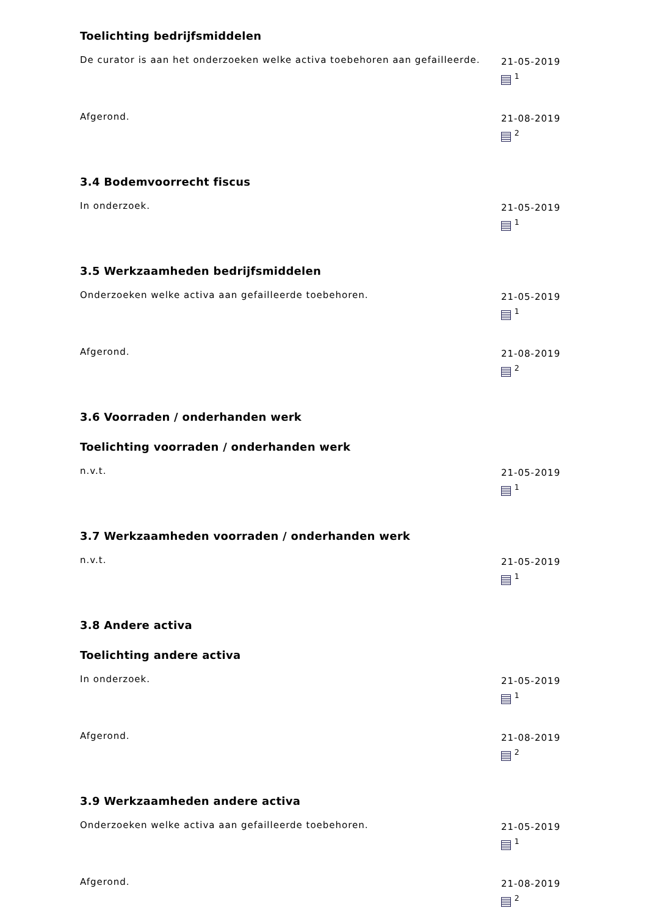Toelichting bedrijfsmiddelen
De curator is aan het onderzoeken welke activa toebehoren aan gefailleerde.
21-05-2019
<sup>1</sup>
Afgerond.
21-08-2019
<sup>2</sup>
3.4 Bodemvoorrecht fiscus
In onderzoek.
21-05-2019
<sup>1</sup>
3.5 Werkzaamheden bedrijfsmiddelen
Onderzoeken welke activa aan gefailleerde toebehoren.
21-05-2019
<sup>1</sup>
Afgerond.
21-08-2019
<sup>2</sup>
3.6 Voorraden / onderhanden werk
Toelichting voorraden / onderhanden werk
n.v.t.
21-05-2019
<sup>1</sup>
3.7 Werkzaamheden voorraden / onderhanden werk
n.v.t.
21-05-2019
<sup>1</sup>
3.8 Andere activa
Toelichting andere activa
In onderzoek.
21-05-2019
<sup>1</sup>
Afgerond.
21-08-2019
<sup>2</sup>
3.9 Werkzaamheden andere activa
Onderzoeken welke activa aan gefailleerde toebehoren.
21-05-2019
<sup>1</sup>
Afgerond.
21-08-2019
<sup>2</sup>